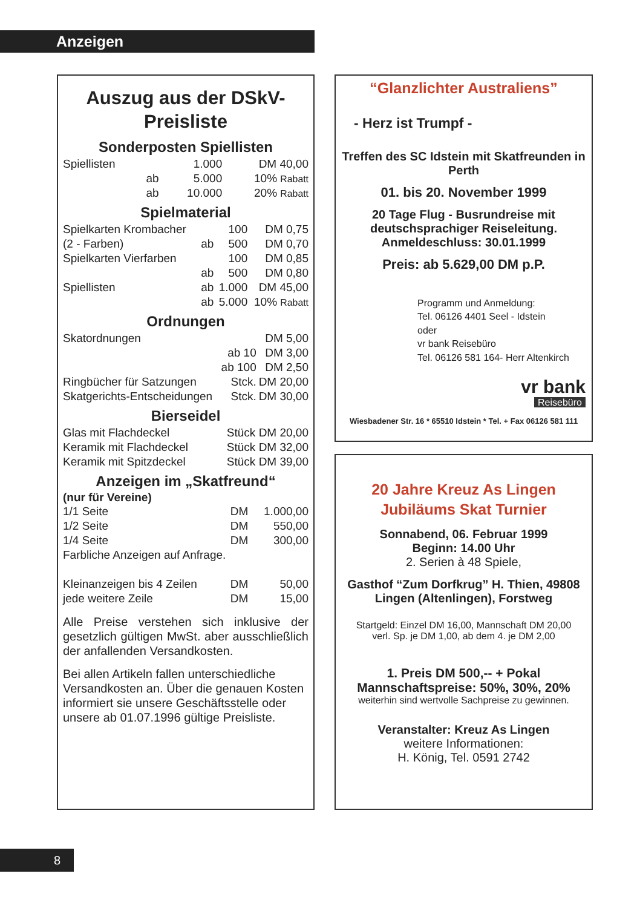Anzeigen
Auszug aus der DSkV-Preisliste
Sonderposten Spiellisten
| Spiellisten | | 1.000 | DM 40,00 |
| | ab | 5.000 | 10% Rabatt |
| | ab | 10.000 | 20% Rabatt |
Spielmaterial
| Spielkarten Krombacher | | 100 | DM 0,75 |
| (2 - Farben) | ab | 500 | DM 0,70 |
| Spielkarten Vierfarben | | 100 | DM 0,85 |
| | ab | 500 | DM 0,80 |
| Spiellisten | ab | 1.000 | DM 45,00 |
| | ab | 5.000 | 10% Rabatt |
Ordnungen
| Skatordnungen | | DM 5,00 |
| | ab 10 | DM 3,00 |
| | ab 100 | DM 2,50 |
| Ringbücher für Satzungen | Stck. | DM 20,00 |
| Skatgerichts-Entscheidungen | Stck. | DM 30,00 |
Bierseidel
| Glas mit Flachdeckel | Stück DM 20,00 |
| Keramik mit Flachdeckel | Stück DM 32,00 |
| Keramik mit Spitzdeckel | Stück DM 39,00 |
Anzeigen im „Skatfreund“
(nur für Vereine)
| 1/1 Seite | DM | 1.000,00 |
| 1/2 Seite | DM | 550,00 |
| 1/4 Seite | DM | 300,00 |
| Farbliche Anzeigen auf Anfrage. | | |
| Kleinanzeigen bis 4 Zeilen | DM | 50,00 |
| jede weitere Zeile | DM | 15,00 |
Alle Preise verstehen sich inklusive der gesetzlich gültigen MwSt. aber ausschließlich der anfallenden Versandkosten.
Bei allen Artikeln fallen unterschiedliche Versandkosten an. Über die genauen Kosten informiert sie unsere Geschäftsstelle oder unsere ab 01.07.1996 gültige Preisliste.
“Glanzlichter Australiens”
- Herz ist Trumpf -
Treffen des SC Idstein mit Skatfreunden in Perth
01. bis 20. November 1999
20 Tage Flug - Busrundreise mit deutschsprachiger Reiseleitung. Anmeldeschluss: 30.01.1999
Preis: ab 5.629,00 DM p.P.
Programm und Anmeldung:
Tel. 06126 4401 Seel - Idstein
oder
vr bank Reisebüro
Tel. 06126 581 164- Herr Altenkirch
vr bank
Reisebüro
Wiesbadener Str. 16 * 65510 Idstein * Tel. + Fax 06126 581 111
20 Jahre Kreuz As Lingen
Jubiläums Skat Turnier
Sonnabend, 06. Februar 1999
Beginn: 14.00 Uhr
2. Serien à 48 Spiele,
Gasthof “Zum Dorfkrug” H. Thien, 49808 Lingen (Altenlingen), Forstweg
Startgeld: Einzel DM 16,00, Mannschaft DM 20,00
verl. Sp. je DM 1,00, ab dem 4. je DM 2,00
1. Preis DM 500,-- + Pokal
Mannschaftspreise: 50%, 30%, 20%
weiterhin sind wertvolle Sachpreise zu gewinnen.
Veranstalter: Kreuz As Lingen
weitere Informationen:
H. König, Tel. 0591 2742
8